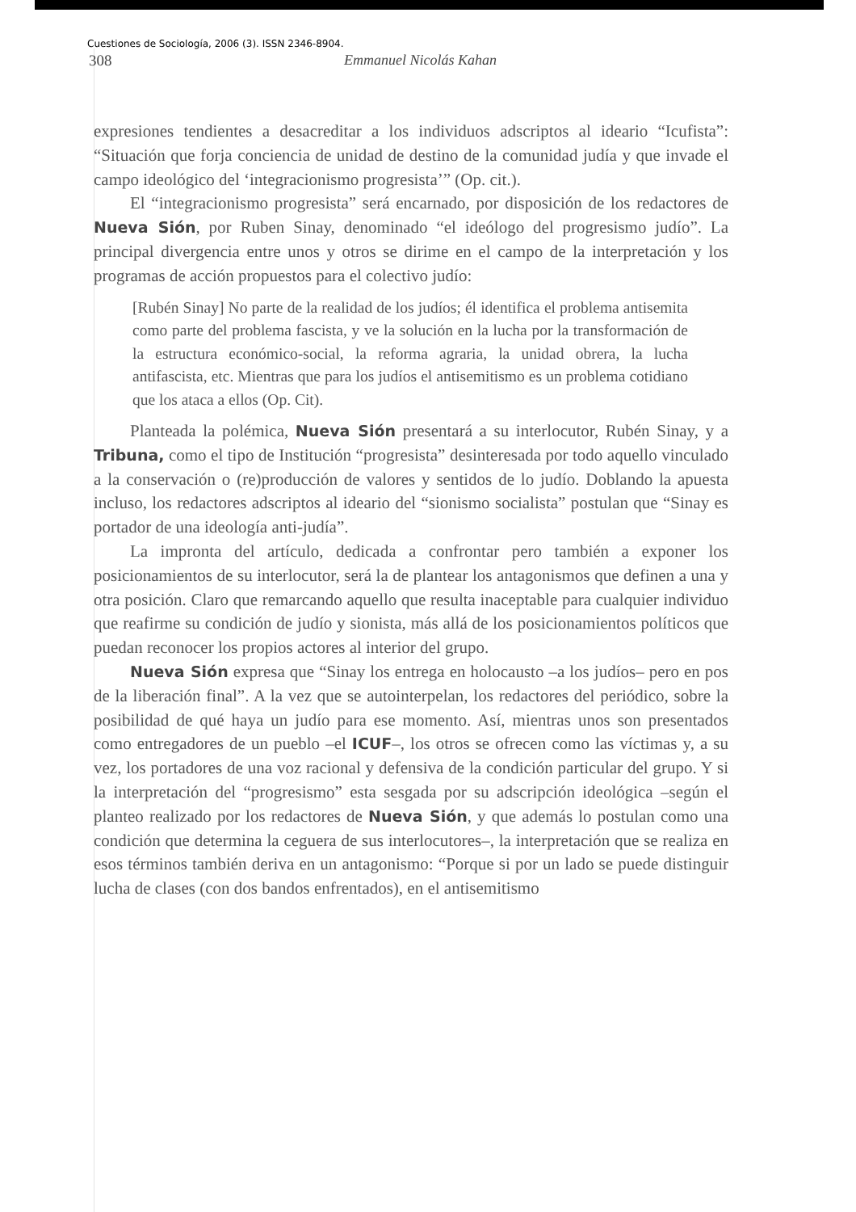Cuestiones de Sociología, 2006 (3). ISSN 2346-8904.
308 Emmanuel Nicolás Kahan
expresiones tendientes a desacreditar a los individuos adscriptos al ideario “Icufista”: “Situación que forja conciencia de unidad de destino de la comunidad judía y que invade el campo ideológico del ‘integracionismo progresista’” (Op. cit.).
El “integracionismo progresista” será encarnado, por disposición de los redactores de Nueva Sión, por Ruben Sinay, denominado “el ideólogo del progresismo judío”. La principal divergencia entre unos y otros se dirime en el campo de la interpretación y los programas de acción propuestos para el colectivo judío:
[Rubén Sinay] No parte de la realidad de los judíos; él identifica el problema antisemita como parte del problema fascista, y ve la solución en la lucha por la transformación de la estructura económico-social, la reforma agraria, la unidad obrera, la lucha antifascista, etc. Mientras que para los judíos el antisemitismo es un problema cotidiano que los ataca a ellos (Op. Cit).
Planteada la polémica, Nueva Sión presentará a su interlocutor, Rubén Sinay, y a Tribuna, como el tipo de Institución “progresista” desinteresada por todo aquello vinculado a la conservación o (re)producción de valores y sentidos de lo judío. Doblando la apuesta incluso, los redactores adscriptos al ideario del “sionismo socialista” postulan que “Sinay es portador de una ideología anti-judía”.
La impronta del artículo, dedicada a confrontar pero también a exponer los posicionamientos de su interlocutor, será la de plantear los antagonismos que definen a una y otra posición. Claro que remarcando aquello que resulta inaceptable para cualquier individuo que reafirme su condición de judío y sionista, más allá de los posicionamientos políticos que puedan reconocer los propios actores al interior del grupo.
Nueva Sión expresa que “Sinay los entrega en holocausto –a los judíos– pero en pos de la liberación final”. A la vez que se autointerpelan, los redactores del periódico, sobre la posibilidad de qué haya un judío para ese momento. Así, mientras unos son presentados como entregadores de un pueblo –el ICUF–, los otros se ofrecen como las víctimas y, a su vez, los portadores de una voz racional y defensiva de la condición particular del grupo. Y si la interpretación del “progresismo” esta sesgada por su adscripción ideológica –según el planteo realizado por los redactores de Nueva Sión, y que además lo postulan como una condición que determina la ceguera de sus interlocutores–, la interpretación que se realiza en esos términos también deriva en un antagonismo: “Porque si por un lado se puede distinguir lucha de clases (con dos bandos enfrentados), en el antisemitismo